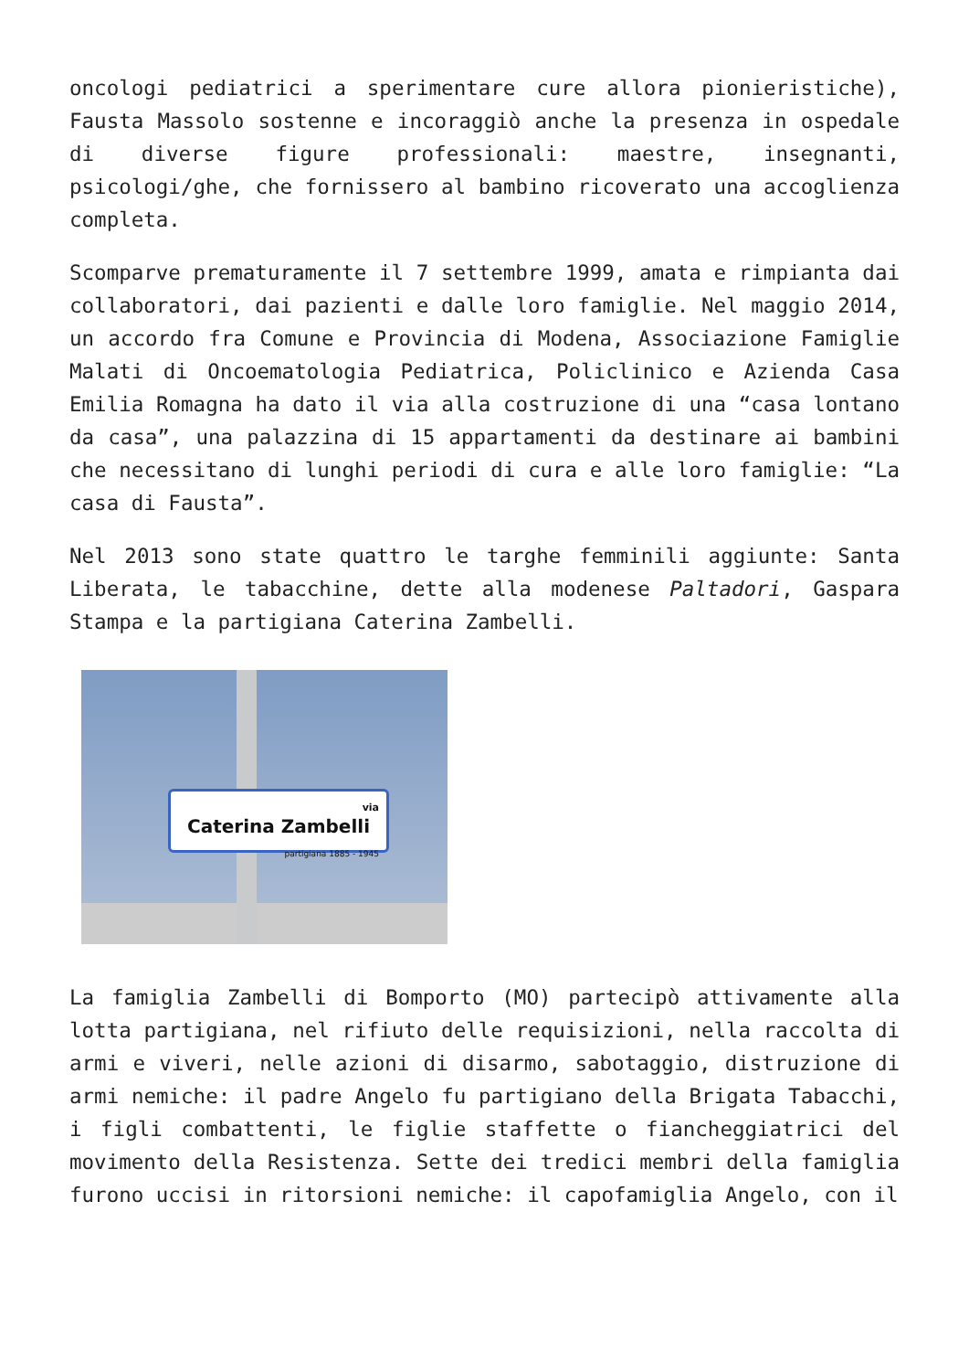oncologi pediatrici a sperimentare cure allora pionieristiche), Fausta Massolo sostenne e incoraggiò anche la presenza in ospedale di diverse figure professionali: maestre, insegnanti, psicologi/ghe, che fornissero al bambino ricoverato una accoglienza completa.
Scomparve prematuramente il 7 settembre 1999, amata e rimpianta dai collaboratori, dai pazienti e dalle loro famiglie. Nel maggio 2014, un accordo fra Comune e Provincia di Modena, Associazione Famiglie Malati di Oncoematologia Pediatrica, Policlinico e Azienda Casa Emilia Romagna ha dato il via alla costruzione di una “casa lontano da casa”, una palazzina di 15 appartamenti da destinare ai bambini che necessitano di lunghi periodi di cura e alle loro famiglie: “La casa di Fausta”.
Nel 2013 sono state quattro le targhe femminili aggiunte: Santa Liberata, le tabacchine, dette alla modenese Paltadori, Gaspara Stampa e la partigiana Caterina Zambelli.
via
Caterina Zambelli
partigiana 1885 - 1945
La famiglia Zambelli di Bomporto (MO) partecipò attivamente alla lotta partigiana, nel rifiuto delle requisizioni, nella raccolta di armi e viveri, nelle azioni di disarmo, sabotaggio, distruzione di armi nemiche: il padre Angelo fu partigiano della Brigata Tabacchi, i figli combattenti, le figlie staffette o fiancheggiatrici del movimento della Resistenza. Sette dei tredici membri della famiglia furono uccisi in ritorsioni nemiche: il capofamiglia Angelo, con il